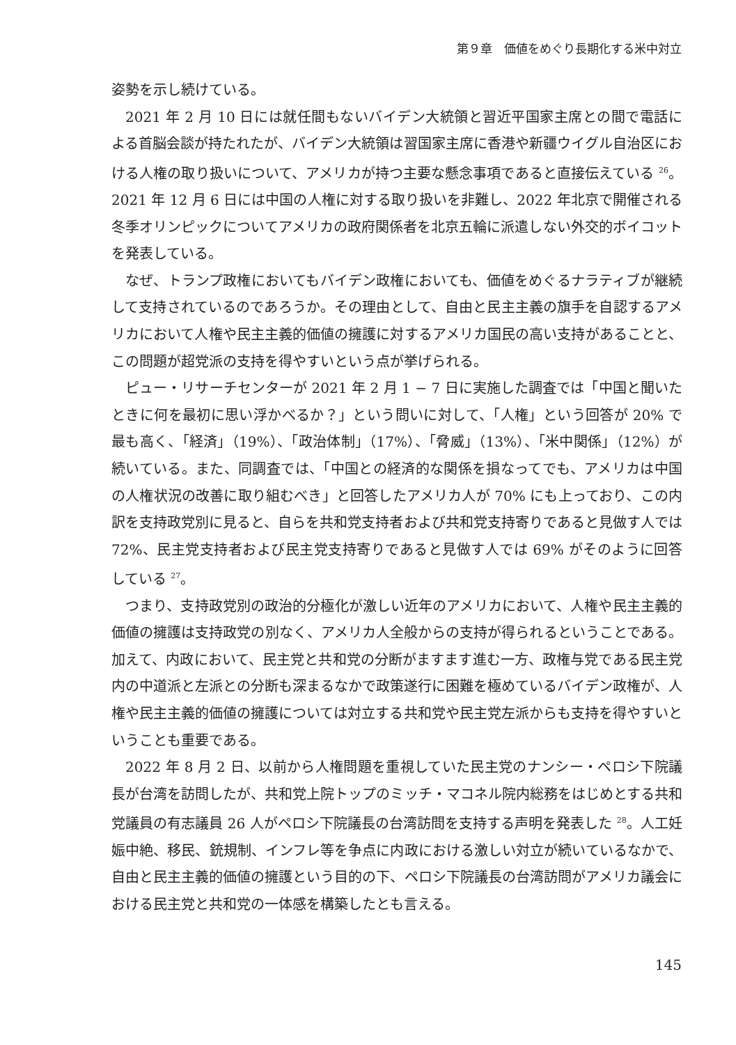第９章　価値をめぐり長期化する米中対立
姿勢を示し続けている。
2021 年 2 月 10 日には就任間もないバイデン大統領と習近平国家主席との間で電話による首脳会談が持たれたが、バイデン大統領は習国家主席に香港や新疆ウイグル自治区における人権の取り扱いについて、アメリカが持つ主要な懸念事項であると直接伝えている <sup>26</sup>。2021 年 12 月 6 日には中国の人権に対する取り扱いを非難し、2022 年北京で開催される冬季オリンピックについてアメリカの政府関係者を北京五輪に派遣しない外交的ボイコットを発表している。
なぜ、トランプ政権においてもバイデン政権においても、価値をめぐるナラティブが継続して支持されているのであろうか。その理由として、自由と民主主義の旗手を自認するアメリカにおいて人権や民主主義的価値の擁護に対するアメリカ国民の高い支持があることと、この問題が超党派の支持を得やすいという点が挙げられる。
ピュー・リサーチセンターが 2021 年 2 月 1 − 7 日に実施した調査では「中国と聞いたときに何を最初に思い浮かべるか？」という問いに対して、「人権」という回答が 20% で最も高く、「経済」（19%）、「政治体制」（17%）、「脅威」（13%）、「米中関係」（12%）が続いている。また、同調査では、「中国との経済的な関係を損なってでも、アメリカは中国の人権状況の改善に取り組むべき」と回答したアメリカ人が 70% にも上っており、この内訳を支持政党別に見ると、自らを共和党支持者および共和党支持寄りであると見做す人では 72%、民主党支持者および民主党支持寄りであると見做す人では 69% がそのように回答している <sup>27</sup>。
つまり、支持政党別の政治的分極化が激しい近年のアメリカにおいて、人権や民主主義的価値の擁護は支持政党の別なく、アメリカ人全般からの支持が得られるということである。加えて、内政において、民主党と共和党の分断がますます進む一方、政権与党である民主党内の中道派と左派との分断も深まるなかで政策遂行に困難を極めているバイデン政権が、人権や民主主義的価値の擁護については対立する共和党や民主党左派からも支持を得やすいということも重要である。
2022 年 8 月 2 日、以前から人権問題を重視していた民主党のナンシー・ペロシ下院議長が台湾を訪問したが、共和党上院トップのミッチ・マコネル院内総務をはじめとする共和党議員の有志議員 26 人がペロシ下院議長の台湾訪問を支持する声明を発表した <sup>28</sup>。人工妊娠中絶、移民、銃規制、インフレ等を争点に内政における激しい対立が続いているなかで、自由と民主主義的価値の擁護という目的の下、ペロシ下院議長の台湾訪問がアメリカ議会における民主党と共和党の一体感を構築したとも言える。
145